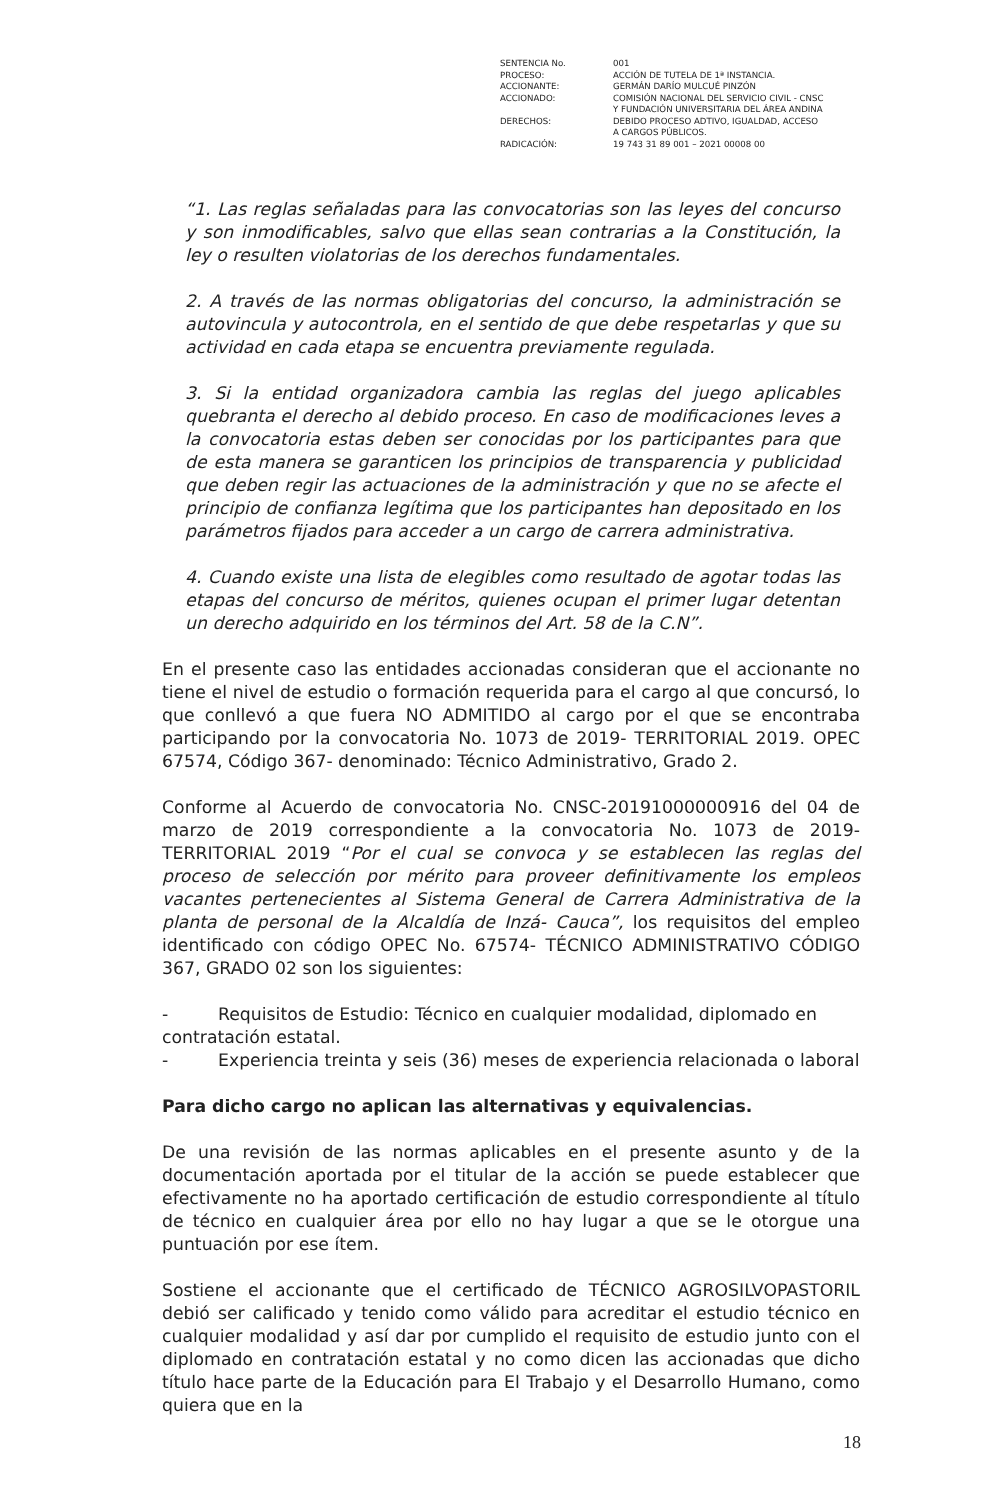| SENTENCIA No. | 001 |
| PROCESO: | ACCIÓN DE TUTELA DE 1ª INSTANCIA. |
| ACCIONANTE: | GERMÁN DARÍO MULCUÉ PINZÓN |
| ACCIONADO: | COMISIÓN NACIONAL DEL SERVICIO CIVIL - CNSC Y FUNDACIÓN UNIVERSITARIA DEL ÁREA ANDINA |
| DERECHOS: | DEBIDO PROCESO ADTIVO, IGUALDAD, ACCESO A CARGOS PÚBLICOS. |
| RADICACIÓN: | 19 743 31 89 001 – 2021 00008 00 |
“1. Las reglas señaladas para las convocatorias son las leyes del concurso y son inmodificables, salvo que ellas sean contrarias a la Constitución, la ley o resulten violatorias de los derechos fundamentales.
2. A través de las normas obligatorias del concurso, la administración se autovincula y autocontrola, en el sentido de que debe respetarlas y que su actividad en cada etapa se encuentra previamente regulada.
3. Si la entidad organizadora cambia las reglas del juego aplicables quebranta el derecho al debido proceso. En caso de modificaciones leves a la convocatoria estas deben ser conocidas por los participantes para que de esta manera se garanticen los principios de transparencia y publicidad que deben regir las actuaciones de la administración y que no se afecte el principio de confianza legítima que los participantes han depositado en los parámetros fijados para acceder a un cargo de carrera administrativa.
4. Cuando existe una lista de elegibles como resultado de agotar todas las etapas del concurso de méritos, quienes ocupan el primer lugar detentan un derecho adquirido en los términos del Art. 58 de la C.N”.
En el presente caso las entidades accionadas consideran que el accionante no tiene el nivel de estudio o formación requerida para el cargo al que concursó, lo que conllevó a que fuera NO ADMITIDO al cargo por el que se encontraba participando por la convocatoria No. 1073 de 2019- TERRITORIAL 2019. OPEC 67574, Código 367- denominado: Técnico Administrativo, Grado 2.
Conforme al Acuerdo de convocatoria No. CNSC-20191000000916 del 04 de marzo de 2019 correspondiente a la convocatoria No. 1073 de 2019- TERRITORIAL 2019 “Por el cual se convoca y se establecen las reglas del proceso de selección por mérito para proveer definitivamente los empleos vacantes pertenecientes al Sistema General de Carrera Administrativa de la planta de personal de la Alcaldía de Inzá- Cauca”, los requisitos del empleo identificado con código OPEC No. 67574- TÉCNICO ADMINISTRATIVO CÓDIGO 367, GRADO 02 son los siguientes:
- Requisitos de Estudio: Técnico en cualquier modalidad, diplomado en
contratación estatal.
- Experiencia treinta y seis (36) meses de experiencia relacionada o laboral
Para dicho cargo no aplican las alternativas y equivalencias.
De una revisión de las normas aplicables en el presente asunto y de la documentación aportada por el titular de la acción se puede establecer que efectivamente no ha aportado certificación de estudio correspondiente al título de técnico en cualquier área por ello no hay lugar a que se le otorgue una puntuación por ese ítem.
Sostiene el accionante que el certificado de TÉCNICO AGROSILVOPASTORIL debió ser calificado y tenido como válido para acreditar el estudio técnico en cualquier modalidad y así dar por cumplido el requisito de estudio junto con el diplomado en contratación estatal y no como dicen las accionadas que dicho título hace parte de la Educación para El Trabajo y el Desarrollo Humano, como quiera que en la
18